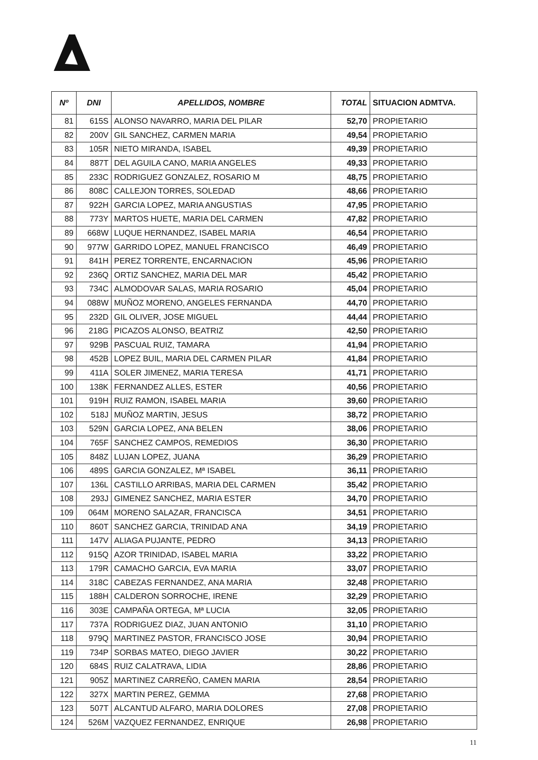| Nº | DNI | APELLIDOS, NOMBRE | TOTAL | SITUACION ADMTVA. |
| --- | --- | --- | --- | --- |
| 81 | 615S | ALONSO NAVARRO, MARIA DEL PILAR | 52,70 | PROPIETARIO |
| 82 | 200V | GIL SANCHEZ, CARMEN MARIA | 49,54 | PROPIETARIO |
| 83 | 105R | NIETO MIRANDA, ISABEL | 49,39 | PROPIETARIO |
| 84 | 887T | DEL AGUILA CANO, MARIA ANGELES | 49,33 | PROPIETARIO |
| 85 | 233C | RODRIGUEZ GONZALEZ, ROSARIO M | 48,75 | PROPIETARIO |
| 86 | 808C | CALLEJON TORRES, SOLEDAD | 48,66 | PROPIETARIO |
| 87 | 922H | GARCIA LOPEZ, MARIA ANGUSTIAS | 47,95 | PROPIETARIO |
| 88 | 773Y | MARTOS HUETE, MARIA DEL CARMEN | 47,82 | PROPIETARIO |
| 89 | 668W | LUQUE HERNANDEZ, ISABEL MARIA | 46,54 | PROPIETARIO |
| 90 | 977W | GARRIDO LOPEZ, MANUEL FRANCISCO | 46,49 | PROPIETARIO |
| 91 | 841H | PEREZ TORRENTE, ENCARNACION | 45,96 | PROPIETARIO |
| 92 | 236Q | ORTIZ SANCHEZ, MARIA DEL MAR | 45,42 | PROPIETARIO |
| 93 | 734C | ALMODOVAR SALAS, MARIA ROSARIO | 45,04 | PROPIETARIO |
| 94 | 088W | MUÑOZ MORENO, ANGELES FERNANDA | 44,70 | PROPIETARIO |
| 95 | 232D | GIL OLIVER, JOSE MIGUEL | 44,44 | PROPIETARIO |
| 96 | 218G | PICAZOS ALONSO, BEATRIZ | 42,50 | PROPIETARIO |
| 97 | 929B | PASCUAL RUIZ, TAMARA | 41,94 | PROPIETARIO |
| 98 | 452B | LOPEZ BUIL, MARIA DEL CARMEN PILAR | 41,84 | PROPIETARIO |
| 99 | 411A | SOLER JIMENEZ, MARIA TERESA | 41,71 | PROPIETARIO |
| 100 | 138K | FERNANDEZ ALLES, ESTER | 40,56 | PROPIETARIO |
| 101 | 919H | RUIZ RAMON, ISABEL MARIA | 39,60 | PROPIETARIO |
| 102 | 518J | MUÑOZ MARTIN, JESUS | 38,72 | PROPIETARIO |
| 103 | 529N | GARCIA LOPEZ, ANA BELEN | 38,06 | PROPIETARIO |
| 104 | 765F | SANCHEZ CAMPOS, REMEDIOS | 36,30 | PROPIETARIO |
| 105 | 848Z | LUJAN LOPEZ, JUANA | 36,29 | PROPIETARIO |
| 106 | 489S | GARCIA GONZALEZ, Mª ISABEL | 36,11 | PROPIETARIO |
| 107 | 136L | CASTILLO ARRIBAS, MARIA DEL CARMEN | 35,42 | PROPIETARIO |
| 108 | 293J | GIMENEZ SANCHEZ, MARIA ESTER | 34,70 | PROPIETARIO |
| 109 | 064M | MORENO SALAZAR, FRANCISCA | 34,51 | PROPIETARIO |
| 110 | 860T | SANCHEZ GARCIA, TRINIDAD ANA | 34,19 | PROPIETARIO |
| 111 | 147V | ALIAGA PUJANTE, PEDRO | 34,13 | PROPIETARIO |
| 112 | 915Q | AZOR TRINIDAD, ISABEL MARIA | 33,22 | PROPIETARIO |
| 113 | 179R | CAMACHO GARCIA, EVA MARIA | 33,07 | PROPIETARIO |
| 114 | 318C | CABEZAS FERNANDEZ, ANA MARIA | 32,48 | PROPIETARIO |
| 115 | 188H | CALDERON SORROCHE, IRENE | 32,29 | PROPIETARIO |
| 116 | 303E | CAMPAÑA ORTEGA, Mª LUCIA | 32,05 | PROPIETARIO |
| 117 | 737A | RODRIGUEZ DIAZ, JUAN ANTONIO | 31,10 | PROPIETARIO |
| 118 | 979Q | MARTINEZ PASTOR, FRANCISCO JOSE | 30,94 | PROPIETARIO |
| 119 | 734P | SORBAS MATEO, DIEGO JAVIER | 30,22 | PROPIETARIO |
| 120 | 684S | RUIZ CALATRAVA, LIDIA | 28,86 | PROPIETARIO |
| 121 | 905Z | MARTINEZ CARREÑO, CAMEN MARIA | 28,54 | PROPIETARIO |
| 122 | 327X | MARTIN PEREZ, GEMMA | 27,68 | PROPIETARIO |
| 123 | 507T | ALCANTUD ALFARO, MARIA DOLORES | 27,08 | PROPIETARIO |
| 124 | 526M | VAZQUEZ FERNANDEZ, ENRIQUE | 26,98 | PROPIETARIO |
11